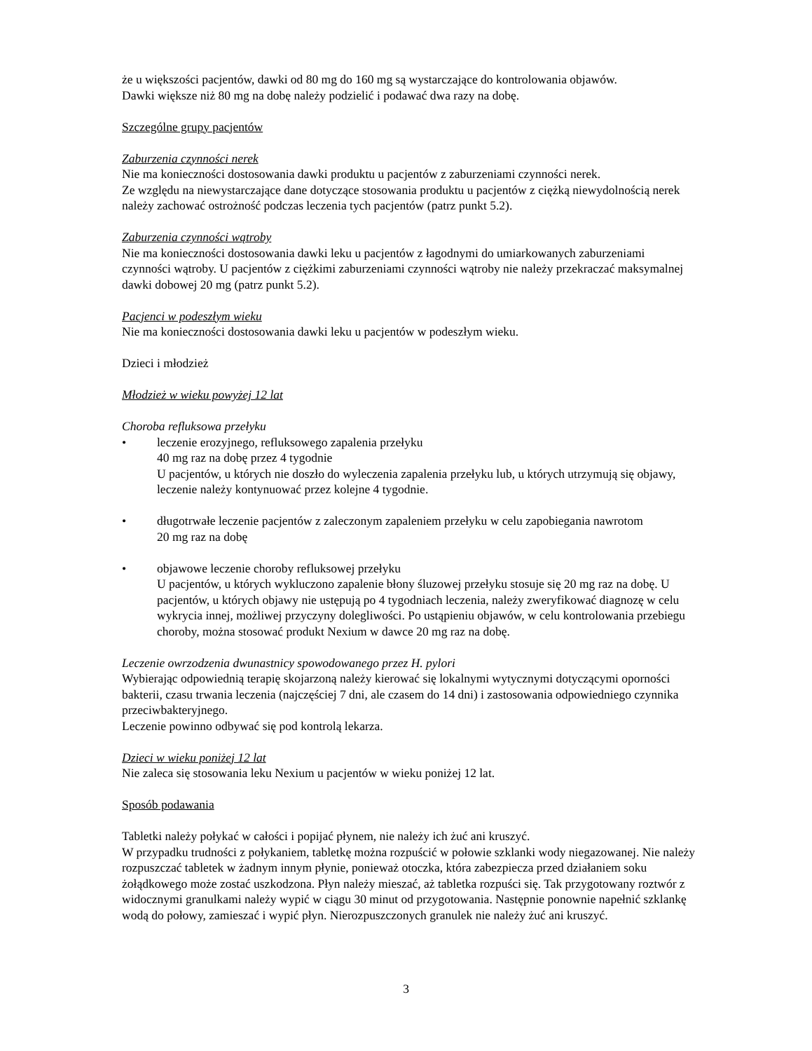że u większości pacjentów, dawki od 80 mg do 160 mg są wystarczające do kontrolowania objawów.
Dawki większe niż 80 mg na dobę należy podzielić i podawać dwa razy na dobę.
Szczególne grupy pacjentów
Zaburzenia czynności nerek
Nie ma konieczności dostosowania dawki produktu u pacjentów z zaburzeniami czynności nerek.
Ze względu na niewystarczające dane dotyczące stosowania produktu u pacjentów z ciężką niewydolnością nerek należy zachować ostrożność podczas leczenia tych pacjentów (patrz punkt 5.2).
Zaburzenia czynności wątroby
Nie ma konieczności dostosowania dawki leku u pacjentów z łagodnymi do umiarkowanych zaburzeniami czynności wątroby. U pacjentów z ciężkimi zaburzeniami czynności wątroby nie należy przekraczać maksymalnej dawki dobowej 20 mg (patrz punkt 5.2).
Pacjenci w podeszłym wieku
Nie ma konieczności dostosowania dawki leku u pacjentów w podeszłym wieku.
Dzieci i młodzież
Młodzież w wieku powyżej 12 lat
Choroba refluksowa przełyku
• leczenie erozyjnego, refluksowego zapalenia przełyku
40 mg raz na dobę przez 4 tygodnie
U pacjentów, u których nie doszło do wyleczenia zapalenia przełyku lub, u których utrzymują się objawy, leczenie należy kontynuować przez kolejne 4 tygodnie.
• długotrwałe leczenie pacjentów z zaleczonym zapaleniem przełyku w celu zapobiegania nawrotom
20 mg raz na dobę
• objawowe leczenie choroby refluksowej przełyku
U pacjentów, u których wykluczono zapalenie błony śluzowej przełyku stosuje się 20 mg raz na dobę. U pacjentów, u których objawy nie ustępują po 4 tygodniach leczenia, należy zweryfikować diagnozę w celu wykrycia innej, możliwej przyczyny dolegliwości. Po ustąpieniu objawów, w celu kontrolowania przebiegu choroby, można stosować produkt Nexium w dawce 20 mg raz na dobę.
Leczenie owrzodzenia dwunastnicy spowodowanego przez H. pylori
Wybierając odpowiednią terapię skojarzoną należy kierować się lokalnymi wytycznymi dotyczącymi oporności bakterii, czasu trwania leczenia (najczęściej 7 dni, ale czasem do 14 dni) i zastosowania odpowiedniego czynnika przeciwbakteryjnego.
Leczenie powinno odbywać się pod kontrolą lekarza.
Dzieci w wieku poniżej 12 lat
Nie zaleca się stosowania leku Nexium u pacjentów w wieku poniżej 12 lat.
Sposób podawania
Tabletki należy połykać w całości i popijać płynem, nie należy ich żuć ani kruszyć.
W przypadku trudności z połykaniem, tabletkę można rozpuścić w połowie szklanki wody niegazowanej. Nie należy rozpuszczać tabletek w żadnym innym płynie, ponieważ otoczka, która zabezpiecza przed działaniem soku żołądkowego może zostać uszkodzona. Płyn należy mieszać, aż tabletka rozpuści się. Tak przygotowany roztwór z widocznymi granulkami należy wypić w ciągu 30 minut od przygotowania. Następnie ponownie napełnić szklankę wodą do połowy, zamieszać i wypić płyn. Nierozpuszczonych granulek nie należy żuć ani kruszyć.
3